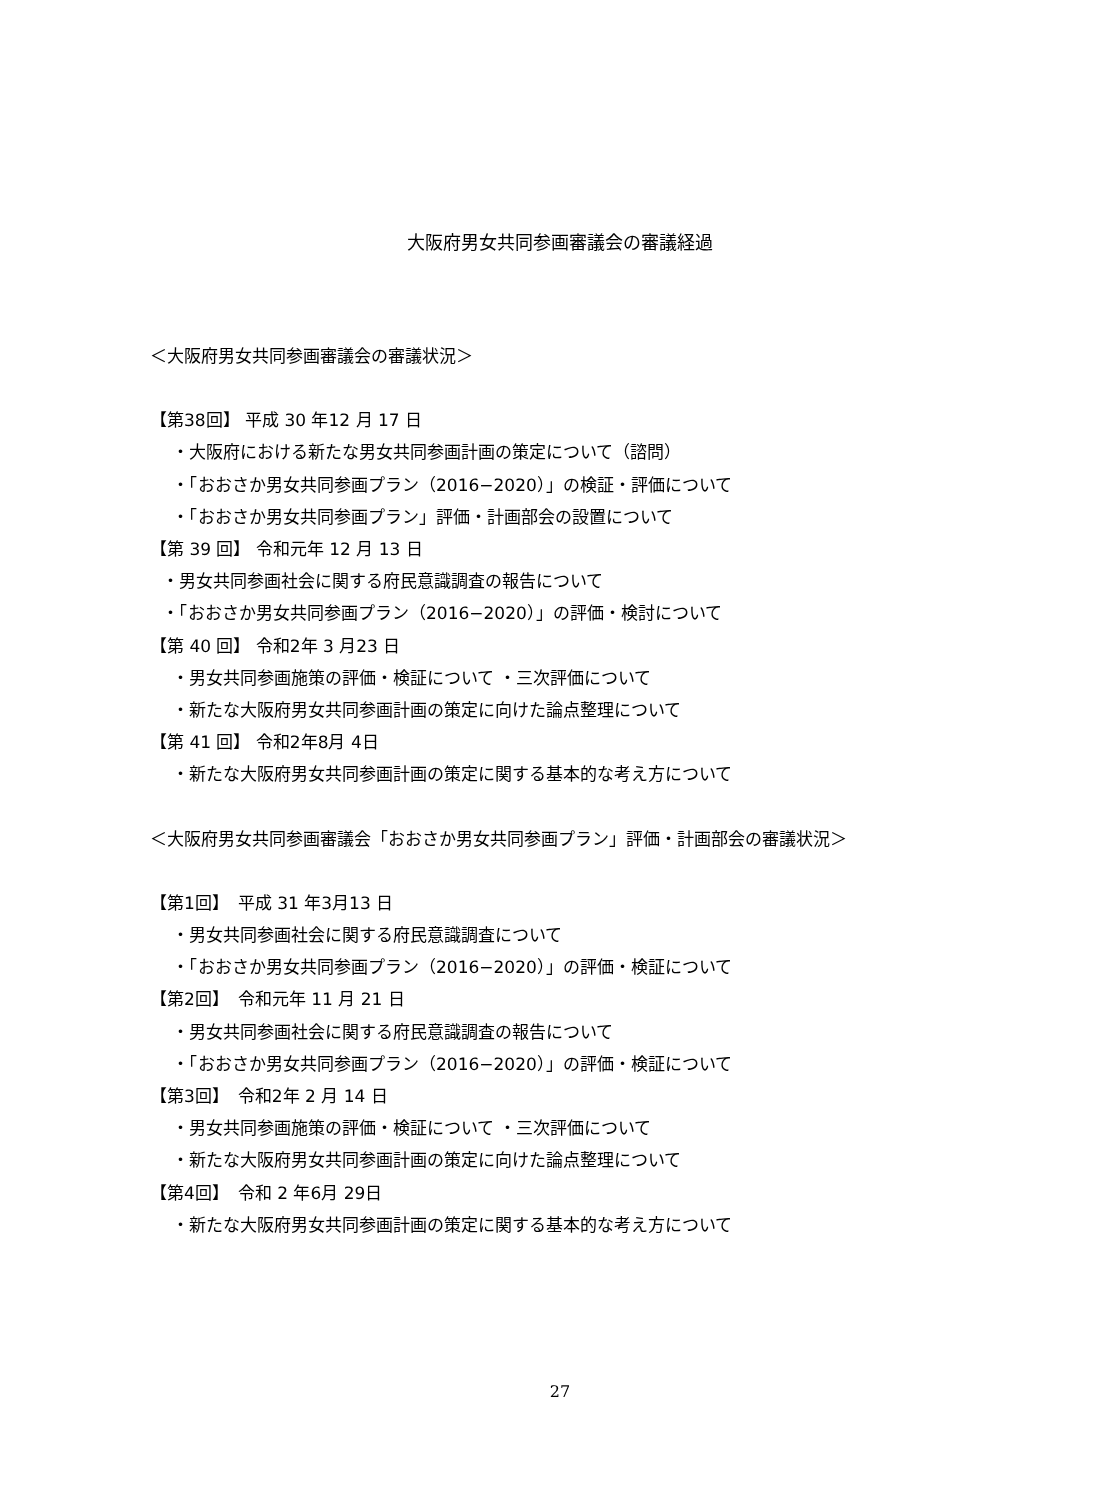大阪府男女共同参画審議会の審議経過
＜大阪府男女共同参画審議会の審議状況＞
【第38回】 平成 30 年12 月 17 日
・大阪府における新たな男女共同参画計画の策定について（諮問）
・「おおさか男女共同参画プラン（2016−2020）」の検証・評価について
・「おおさか男女共同参画プラン」評価・計画部会の設置について
【第 39 回】 令和元年 12 月 13 日
・男女共同参画社会に関する府民意識調査の報告について
・「おおさか男女共同参画プラン（2016−2020）」の評価・検討について
【第 40 回】 令和2年 3 月23 日
・男女共同参画施策の評価・検証について ・三次評価について
・新たな大阪府男女共同参画計画の策定に向けた論点整理について
【第 41 回】 令和2年8月 4日
・新たな大阪府男女共同参画計画の策定に関する基本的な考え方について
＜大阪府男女共同参画審議会「おおさか男女共同参画プラン」評価・計画部会の審議状況＞
【第1回】　平成 31 年3月13 日
・男女共同参画社会に関する府民意識調査について
・「おおさか男女共同参画プラン（2016−2020）」の評価・検証について
【第2回】　令和元年 11 月 21 日
・男女共同参画社会に関する府民意識調査の報告について
・「おおさか男女共同参画プラン（2016−2020）」の評価・検証について
【第3回】　令和2年 2 月 14 日
・男女共同参画施策の評価・検証について ・三次評価について
・新たな大阪府男女共同参画計画の策定に向けた論点整理について
【第4回】　令和 2 年6月 29日
・新たな大阪府男女共同参画計画の策定に関する基本的な考え方について
27